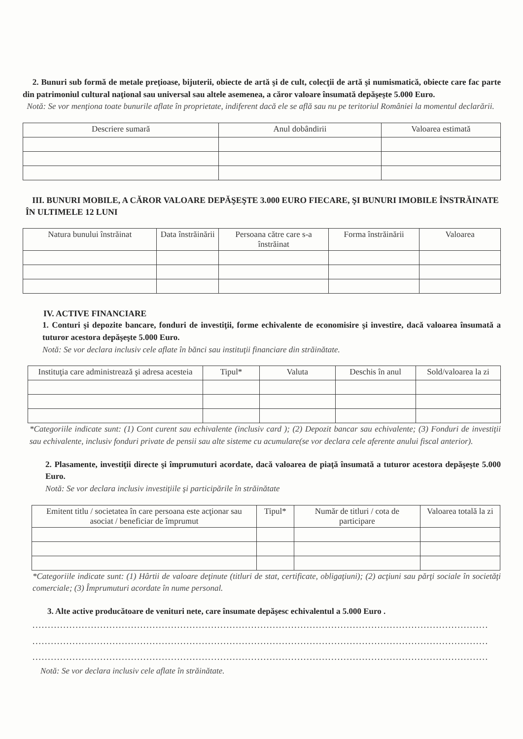2. Bunuri sub formă de metale preţioase, bijuterii, obiecte de artă şi de cult, colecţii de artă şi numismatică, obiecte care fac parte din patrimoniul cultural naţional sau universal sau altele asemenea, a căror valoare însumată depăşeşte 5.000 Euro.
Notă: Se vor menţiona toate bunurile aflate în proprietate, indiferent dacă ele se află sau nu pe teritoriul României la momentul declarării.
| Descriere sumară | Anul dobândirii | Valoarea estimată |
| --- | --- | --- |
III. BUNURI MOBILE, A CĂROR VALOARE DEPĂŞEŞTE 3.000 EURO FIECARE, ŞI BUNURI IMOBILE ÎNSTRĂINATE ÎN ULTIMELE 12 LUNI
| Natura bunului înstrăinat | Data înstrăinării | Persoana către care s-a înstrăinat | Forma înstrăinării | Valoarea |
| --- | --- | --- | --- | --- |
IV. ACTIVE FINANCIARE
1. Conturi şi depozite bancare, fonduri de investiţii, forme echivalente de economisire şi investire, dacă valoarea însumată a tuturor acestora depăşeşte 5.000 Euro.
Notă: Se vor declara inclusiv cele aflate în bănci sau instituţii financiare din străinătate.
| Instituţia care administrează şi adresa acesteia | Tipul* | Valuta | Deschis în anul | Sold/valoarea la zi |
| --- | --- | --- | --- | --- |
*Categoriile indicate sunt: (1) Cont curent sau echivalente (inclusiv card ); (2) Depozit bancar sau echivalente; (3) Fonduri de investiţii sau echivalente, inclusiv fonduri private de pensii sau alte sisteme cu acumulare(se vor declara cele aferente anului fiscal anterior).
2. Plasamente, investiţii directe şi împrumuturi acordate, dacă valoarea de piaţă însumată a tuturor acestora depăşeşte 5.000 Euro.
Notă: Se vor declara inclusiv investiţiile şi participările în străinătate
| Emitent titlu / societatea în care persoana este acţionar sau asociat / beneficiar de împrumut | Tipul* | Număr de titluri / cota de participare | Valoarea totală la zi |
| --- | --- | --- | --- |
*Categoriile indicate sunt: (1) Hârtii de valoare deţinute (titluri de stat, certificate, obligaţiuni); (2) acţiuni sau părţi sociale în societăţi comerciale; (3) Împrumuturi acordate în nume personal.
3. Alte active producătoare de venituri nete, care însumate depăşesc echivalentul a 5.000 Euro .
....................................................................................................................................................
....................................................................................................................................................
....................................................................................................................................................
Notă: Se vor declara inclusiv cele aflate în străinătate.